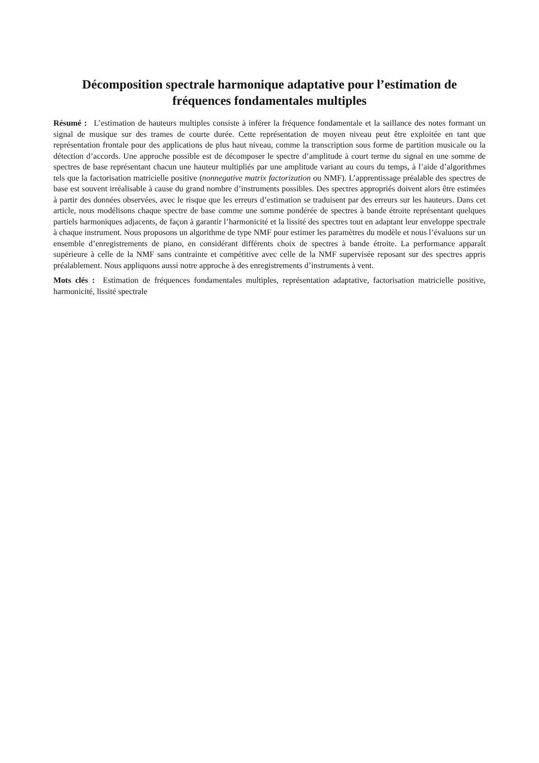Décomposition spectrale harmonique adaptative pour l’estimation de fréquences fondamentales multiples
Résumé : L’estimation de hauteurs multiples consiste à inférer la fréquence fondamentale et la saillance des notes formant un signal de musique sur des trames de courte durée. Cette représentation de moyen niveau peut être exploitée en tant que représentation frontale pour des applications de plus haut niveau, comme la transcription sous forme de partition musicale ou la détection d’accords. Une approche possible est de décomposer le spectre d’amplitude à court terme du signal en une somme de spectres de base représentant chacun une hauteur multipliés par une amplitude variant au cours du temps, à l’aide d’algorithmes tels que la factorisation matricielle positive (nonnegative matrix factorization ou NMF). L’apprentissage préalable des spectres de base est souvent irréalisable à cause du grand nombre d’instruments possibles. Des spectres appropriés doivent alors être estimées à partir des données observées, avec le risque que les erreurs d’estimation se traduisent par des erreurs sur les hauteurs. Dans cet article, nous modélisons chaque spectre de base comme une somme pondérée de spectres à bande étroite représentant quelques partiels harmoniques adjacents, de façon à garantir l’harmonicité et la lissité des spectres tout en adaptant leur enveloppe spectrale à chaque instrument. Nous proposons un algorithme de type NMF pour estimer les paramètres du modèle et nous l’évaluons sur un ensemble d’enregistrements de piano, en considérant différents choix de spectres à bande étroite. La performance apparaît supérieure à celle de la NMF sans contrainte et compétitive avec celle de la NMF supervisée reposant sur des spectres appris préalablement. Nous appliquons aussi notre approche à des enregistrements d’instruments à vent.
Mots clés : Estimation de fréquences fondamentales multiples, représentation adaptative, factorisation matricielle positive, harmonicité, lissité spectrale